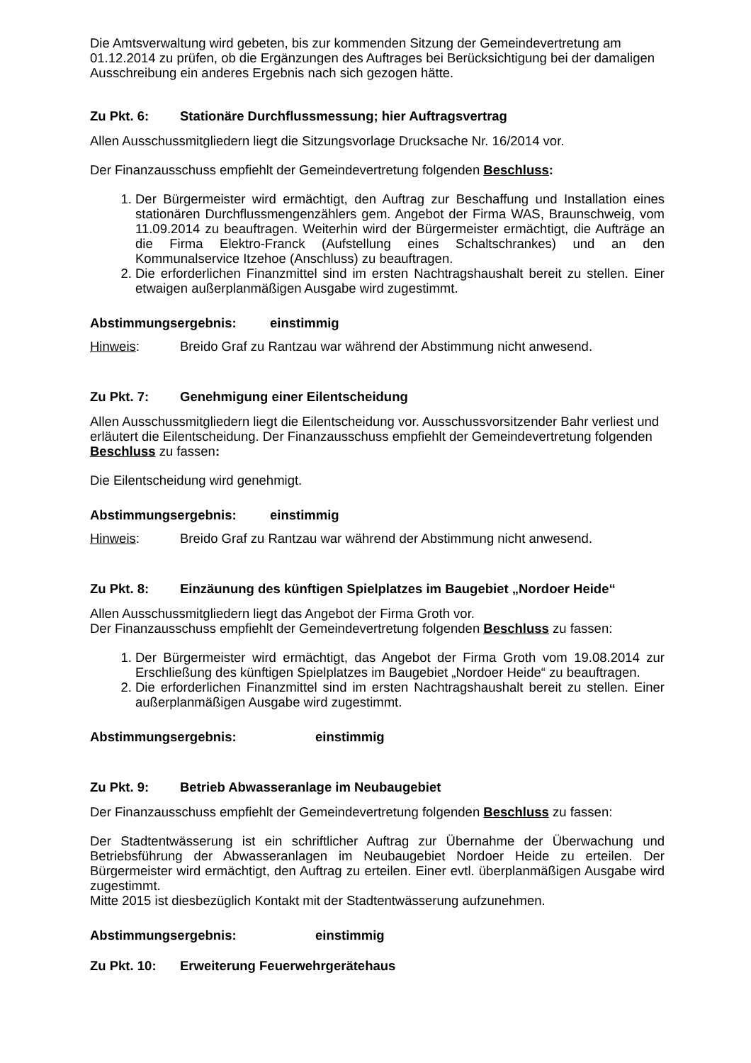Die Amtsverwaltung wird gebeten, bis zur kommenden Sitzung der Gemeindevertretung am 01.12.2014 zu prüfen, ob die Ergänzungen des Auftrages bei Berücksichtigung bei der damaligen Ausschreibung ein anderes Ergebnis nach sich gezogen hätte.
Zu Pkt. 6: Stationäre Durchflussmessung; hier Auftragsvertrag
Allen Ausschussmitgliedern liegt die Sitzungsvorlage Drucksache Nr. 16/2014 vor.
Der Finanzausschuss empfiehlt der Gemeindevertretung folgenden Beschluss:
1. Der Bürgermeister wird ermächtigt, den Auftrag zur Beschaffung und Installation eines stationären Durchflussmengenzählers gem. Angebot der Firma WAS, Braunschweig, vom 11.09.2014 zu beauftragen. Weiterhin wird der Bürgermeister ermächtigt, die Aufträge an die Firma Elektro-Franck (Aufstellung eines Schaltschrankes) und an den Kommunalservice Itzehoe (Anschluss) zu beauftragen.
2. Die erforderlichen Finanzmittel sind im ersten Nachtragshaushalt bereit zu stellen. Einer etwaigen außerplanmäßigen Ausgabe wird zugestimmt.
Abstimmungsergebnis: einstimmig
Hinweis: Breido Graf zu Rantzau war während der Abstimmung nicht anwesend.
Zu Pkt. 7: Genehmigung einer Eilentscheidung
Allen Ausschussmitgliedern liegt die Eilentscheidung vor. Ausschussvorsitzender Bahr verliest und erläutert die Eilentscheidung. Der Finanzausschuss empfiehlt der Gemeindevertretung folgenden Beschluss zu fassen:
Die Eilentscheidung wird genehmigt.
Abstimmungsergebnis: einstimmig
Hinweis: Breido Graf zu Rantzau war während der Abstimmung nicht anwesend.
Zu Pkt. 8: Einzäunung des künftigen Spielplatzes im Baugebiet „Nordoer Heide“
Allen Ausschussmitgliedern liegt das Angebot der Firma Groth vor.
Der Finanzausschuss empfiehlt der Gemeindevertretung folgenden Beschluss zu fassen:
1. Der Bürgermeister wird ermächtigt, das Angebot der Firma Groth vom 19.08.2014 zur Erschließung des künftigen Spielplatzes im Baugebiet „Nordoer Heide“ zu beauftragen.
2. Die erforderlichen Finanzmittel sind im ersten Nachtragshaushalt bereit zu stellen. Einer außerplanmäßigen Ausgabe wird zugestimmt.
Abstimmungsergebnis: einstimmig
Zu Pkt. 9: Betrieb Abwasseranlage im Neubaugebiet
Der Finanzausschuss empfiehlt der Gemeindevertretung folgenden Beschluss zu fassen:
Der Stadtentwässerung ist ein schriftlicher Auftrag zur Übernahme der Überwachung und Betriebsführung der Abwasseranlagen im Neubaugebiet Nordoer Heide zu erteilen. Der Bürgermeister wird ermächtigt, den Auftrag zu erteilen. Einer evtl. überplanmäßigen Ausgabe wird zugestimmt.
Mitte 2015 ist diesbezüglich Kontakt mit der Stadtentwässerung aufzunehmen.
Abstimmungsergebnis: einstimmig
Zu Pkt. 10: Erweiterung Feuerwehrgerätehaus